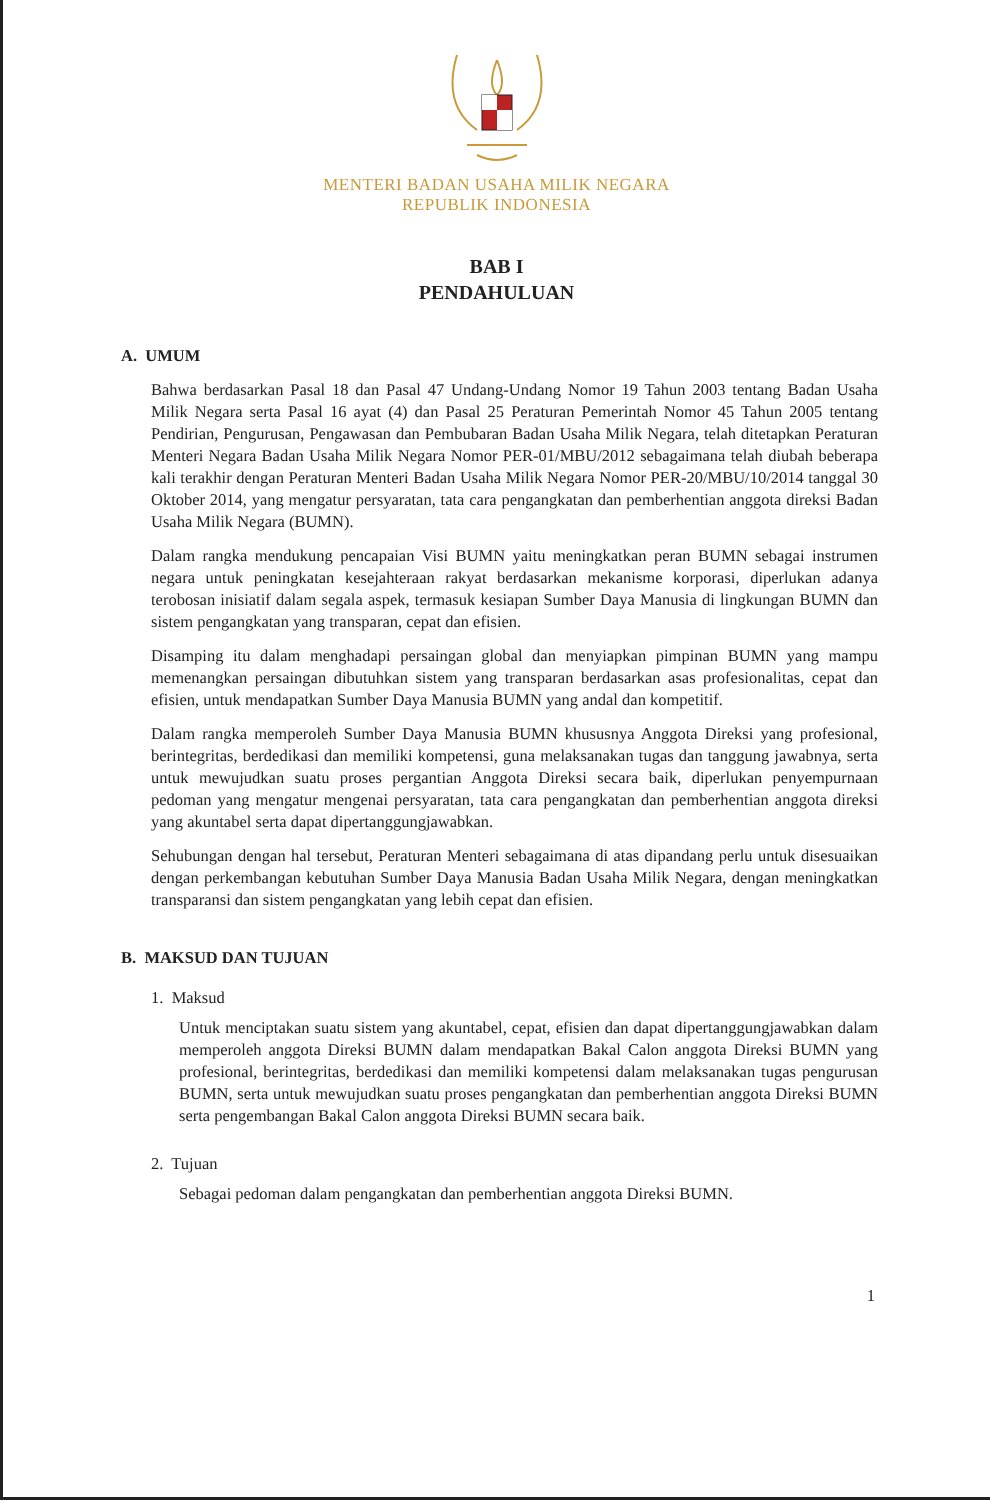MENTERI BADAN USAHA MILIK NEGARA
REPUBLIK INDONESIA
BAB I
PENDAHULUAN
A. UMUM
Bahwa berdasarkan Pasal 18 dan Pasal 47 Undang-Undang Nomor 19 Tahun 2003 tentang Badan Usaha Milik Negara serta Pasal 16 ayat (4) dan Pasal 25 Peraturan Pemerintah Nomor 45 Tahun 2005 tentang Pendirian, Pengurusan, Pengawasan dan Pembubaran Badan Usaha Milik Negara, telah ditetapkan Peraturan Menteri Negara Badan Usaha Milik Negara Nomor PER-01/MBU/2012 sebagaimana telah diubah beberapa kali terakhir dengan Peraturan Menteri Badan Usaha Milik Negara Nomor PER-20/MBU/10/2014 tanggal 30 Oktober 2014, yang mengatur persyaratan, tata cara pengangkatan dan pemberhentian anggota direksi Badan Usaha Milik Negara (BUMN).
Dalam rangka mendukung pencapaian Visi BUMN yaitu meningkatkan peran BUMN sebagai instrumen negara untuk peningkatan kesejahteraan rakyat berdasarkan mekanisme korporasi, diperlukan adanya terobosan inisiatif dalam segala aspek, termasuk kesiapan Sumber Daya Manusia di lingkungan BUMN dan sistem pengangkatan yang transparan, cepat dan efisien.
Disamping itu dalam menghadapi persaingan global dan menyiapkan pimpinan BUMN yang mampu memenangkan persaingan dibutuhkan sistem yang transparan berdasarkan asas profesionalitas, cepat dan efisien, untuk mendapatkan Sumber Daya Manusia BUMN yang andal dan kompetitif.
Dalam rangka memperoleh Sumber Daya Manusia BUMN khususnya Anggota Direksi yang profesional, berintegritas, berdedikasi dan memiliki kompetensi, guna melaksanakan tugas dan tanggung jawabnya, serta untuk mewujudkan suatu proses pergantian Anggota Direksi secara baik, diperlukan penyempurnaan pedoman yang mengatur mengenai persyaratan, tata cara pengangkatan dan pemberhentian anggota direksi yang akuntabel serta dapat dipertanggungjawabkan.
Sehubungan dengan hal tersebut, Peraturan Menteri sebagaimana di atas dipandang perlu untuk disesuaikan dengan perkembangan kebutuhan Sumber Daya Manusia Badan Usaha Milik Negara, dengan meningkatkan transparansi dan sistem pengangkatan yang lebih cepat dan efisien.
B. MAKSUD DAN TUJUAN
1. Maksud
Untuk menciptakan suatu sistem yang akuntabel, cepat, efisien dan dapat dipertanggungjawabkan dalam memperoleh anggota Direksi BUMN dalam mendapatkan Bakal Calon anggota Direksi BUMN yang profesional, berintegritas, berdedikasi dan memiliki kompetensi dalam melaksanakan tugas pengurusan BUMN, serta untuk mewujudkan suatu proses pengangkatan dan pemberhentian anggota Direksi BUMN serta pengembangan Bakal Calon anggota Direksi BUMN secara baik.
2. Tujuan
Sebagai pedoman dalam pengangkatan dan pemberhentian anggota Direksi BUMN.
1